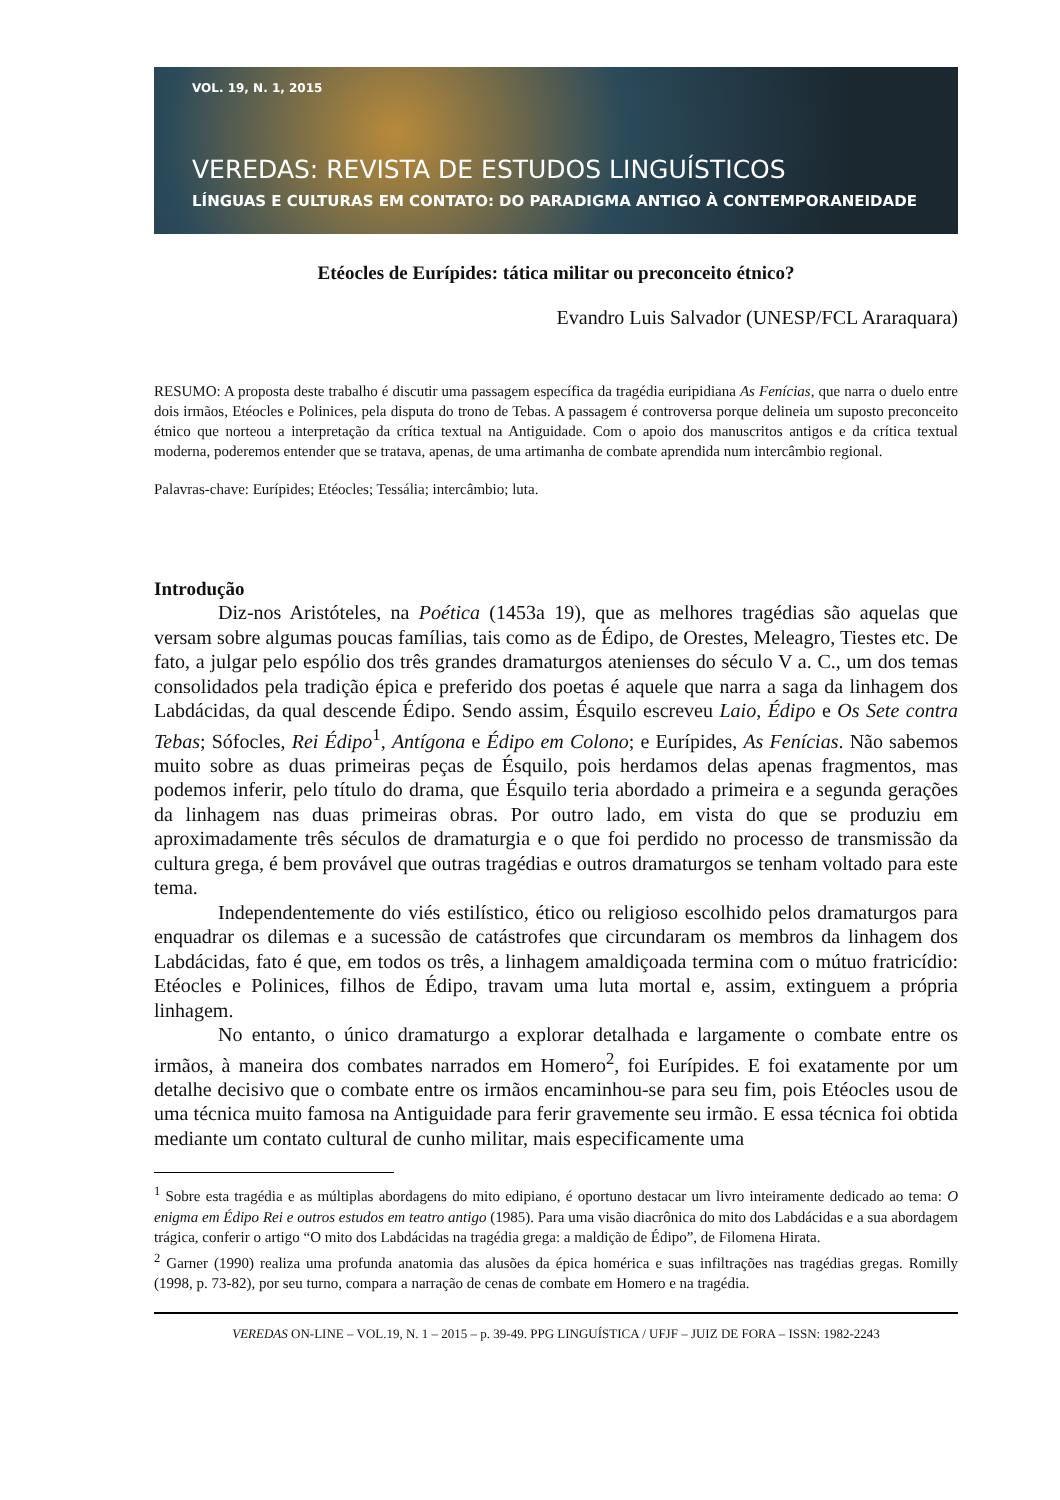VOL. 19, N. 1, 2015
VEREDAS: REVISTA DE ESTUDOS LINGUÍSTICOS
LÍNGUAS E CULTURAS EM CONTATO: DO PARADIGMA ANTIGO À CONTEMPORANEIDADE
Etéocles de Eurípides: tática militar ou preconceito étnico?
Evandro Luis Salvador (UNESP/FCL Araraquara)
RESUMO: A proposta deste trabalho é discutir uma passagem específica da tragédia euripidiana As Fenícias, que narra o duelo entre dois irmãos, Etéocles e Polinices, pela disputa do trono de Tebas. A passagem é controversa porque delineia um suposto preconceito étnico que norteou a interpretação da crítica textual na Antiguidade. Com o apoio dos manuscritos antigos e da crítica textual moderna, poderemos entender que se tratava, apenas, de uma artimanha de combate aprendida num intercâmbio regional.
Palavras-chave: Eurípides; Etéocles; Tessália; intercâmbio; luta.
Introdução
Diz-nos Aristóteles, na Poética (1453a 19), que as melhores tragédias são aquelas que versam sobre algumas poucas famílias, tais como as de Édipo, de Orestes, Meleagro, Tiestes etc. De fato, a julgar pelo espólio dos três grandes dramaturgos atenienses do século V a. C., um dos temas consolidados pela tradição épica e preferido dos poetas é aquele que narra a saga da linhagem dos Labdácidas, da qual descende Édipo. Sendo assim, Ésquilo escreveu Laio, Édipo e Os Sete contra Tebas; Sófocles, Rei Édipo<sup>1</sup>, Antígona e Édipo em Colono; e Eurípides, As Fenícias. Não sabemos muito sobre as duas primeiras peças de Ésquilo, pois herdamos delas apenas fragmentos, mas podemos inferir, pelo título do drama, que Ésquilo teria abordado a primeira e a segunda gerações da linhagem nas duas primeiras obras. Por outro lado, em vista do que se produziu em aproximadamente três séculos de dramaturgia e o que foi perdido no processo de transmissão da cultura grega, é bem provável que outras tragédias e outros dramaturgos se tenham voltado para este tema.
Independentemente do viés estilístico, ético ou religioso escolhido pelos dramaturgos para enquadrar os dilemas e a sucessão de catástrofes que circundaram os membros da linhagem dos Labdácidas, fato é que, em todos os três, a linhagem amaldiçoada termina com o mútuo fratricídio: Etéocles e Polinices, filhos de Édipo, travam uma luta mortal e, assim, extinguem a própria linhagem.
No entanto, o único dramaturgo a explorar detalhada e largamente o combate entre os irmãos, à maneira dos combates narrados em Homero<sup>2</sup>, foi Eurípides. E foi exatamente por um detalhe decisivo que o combate entre os irmãos encaminhou-se para seu fim, pois Etéocles usou de uma técnica muito famosa na Antiguidade para ferir gravemente seu irmão. E essa técnica foi obtida mediante um contato cultural de cunho militar, mais especificamente uma
<sup>1</sup> Sobre esta tragédia e as múltiplas abordagens do mito edipiano, é oportuno destacar um livro inteiramente dedicado ao tema: O enigma em Édipo Rei e outros estudos em teatro antigo (1985). Para uma visão diacrônica do mito dos Labdácidas e a sua abordagem trágica, conferir o artigo “O mito dos Labdácidas na tragédia grega: a maldição de Édipo”, de Filomena Hirata.
<sup>2</sup> Garner (1990) realiza uma profunda anatomia das alusões da épica homérica e suas infiltrações nas tragédias gregas. Romilly (1998, p. 73-82), por seu turno, compara a narração de cenas de combate em Homero e na tragédia.
VEREDAS ON-LINE – VOL.19, N. 1 – 2015 – p. 39-49. PPG LINGUÍSTICA / UFJF – JUIZ DE FORA – ISSN: 1982-2243